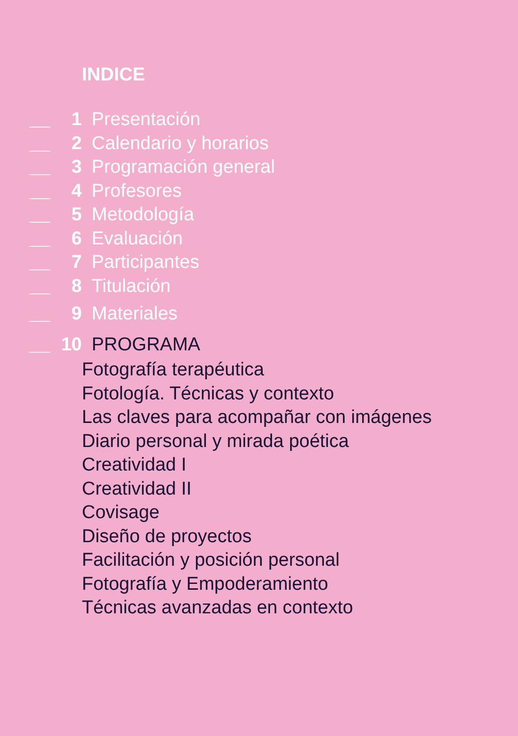INDICE
__ 1 Presentación
__ 2 Calendario y horarios
__ 3 Programación general
__ 4 Profesores
__ 5 Metodología
__ 6 Evaluación
__ 7 Participantes
__ 8 Titulación
__ 9 Materiales
__ 10 PROGRAMA
Fotografía terapéutica
Fotología. Técnicas y contexto
Las claves para acompañar con imágenes
Diario personal y mirada poética
Creatividad I
Creatividad II
Covisage
Diseño de proyectos
Facilitación y posición personal
Fotografía y Empoderamiento
Técnicas avanzadas en contexto